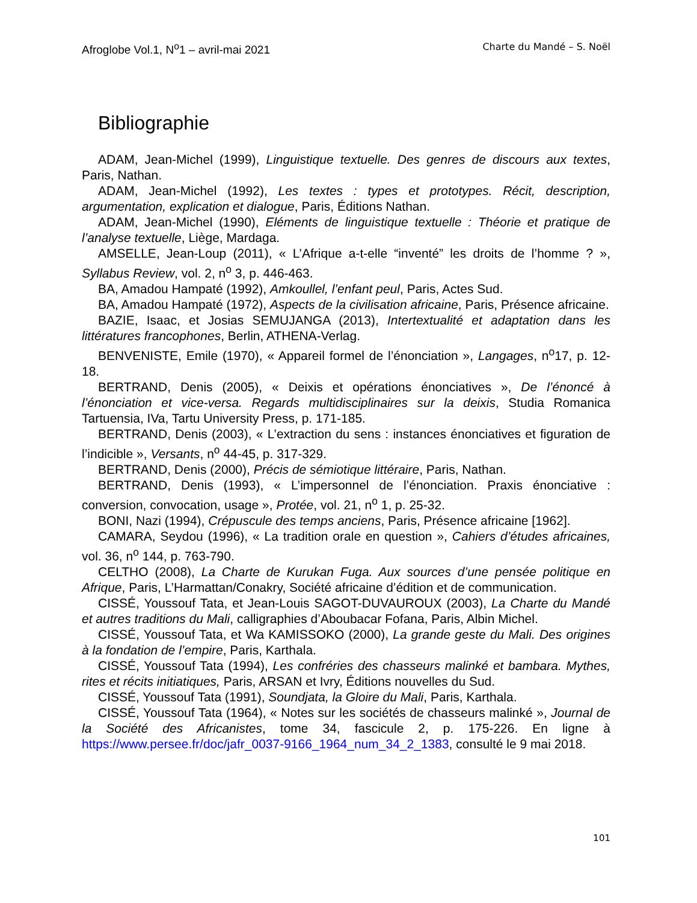Afroglobe Vol.1, N<sup>o</sup>1 – avril-mai 2021 Charte du Mandé – S. Noël
Bibliographie
ADAM, Jean-Michel (1999), Linguistique textuelle. Des genres de discours aux textes, Paris, Nathan.
ADAM, Jean-Michel (1992), Les textes : types et prototypes. Récit, description, argumentation, explication et dialogue, Paris, Éditions Nathan.
ADAM, Jean-Michel (1990), Eléments de linguistique textuelle : Théorie et pratique de l’analyse textuelle, Liège, Mardaga.
AMSELLE, Jean-Loup (2011), « L’Afrique a-t-elle “inventé” les droits de l’homme ? », Syllabus Review, vol. 2, n<sup>o</sup> 3, p. 446-463.
BA, Amadou Hampaté (1992), Amkoullel, l’enfant peul, Paris, Actes Sud.
BA, Amadou Hampaté (1972), Aspects de la civilisation africaine, Paris, Présence africaine.
BAZIE, Isaac, et Josias SEMUJANGA (2013), Intertextualité et adaptation dans les littératures francophones, Berlin, ATHENA-Verlag.
BENVENISTE, Emile (1970), « Appareil formel de l’énonciation », Langages, n<sup>o</sup>17, p. 12-18.
BERTRAND, Denis (2005), « Deixis et opérations énonciatives », De l’énoncé à l’énonciation et vice-versa. Regards multidisciplinaires sur la deixis, Studia Romanica Tartuensia, IVa, Tartu University Press, p. 171-185.
BERTRAND, Denis (2003), « L’extraction du sens : instances énonciatives et figuration de l’indicible », Versants, n<sup>o</sup> 44-45, p. 317-329.
BERTRAND, Denis (2000), Précis de sémiotique littéraire, Paris, Nathan.
BERTRAND, Denis (1993), « L’impersonnel de l’énonciation. Praxis énonciative : conversion, convocation, usage », Protée, vol. 21, n<sup>o</sup> 1, p. 25-32.
BONI, Nazi (1994), Crépuscule des temps anciens, Paris, Présence africaine [1962].
CAMARA, Seydou (1996), « La tradition orale en question », Cahiers d’études africaines, vol. 36, n<sup>o</sup> 144, p. 763-790.
CELTHO (2008), La Charte de Kurukan Fuga. Aux sources d’une pensée politique en Afrique, Paris, L’Harmattan/Conakry, Société africaine d’édition et de communication.
CISSÉ, Youssouf Tata, et Jean-Louis SAGOT-DUVAUROUX (2003), La Charte du Mandé et autres traditions du Mali, calligraphies d’Aboubacar Fofana, Paris, Albin Michel.
CISSÉ, Youssouf Tata, et Wa KAMISSOKO (2000), La grande geste du Mali. Des origines à la fondation de l’empire, Paris, Karthala.
CISSÉ, Youssouf Tata (1994), Les confréries des chasseurs malinké et bambara. Mythes, rites et récits initiatiques, Paris, ARSAN et Ivry, Éditions nouvelles du Sud.
CISSÉ, Youssouf Tata (1991), Soundjata, la Gloire du Mali, Paris, Karthala.
CISSÉ, Youssouf Tata (1964), « Notes sur les sociétés de chasseurs malinké », Journal de la Société des Africanistes, tome 34, fascicule 2, p. 175-226. En ligne à https://www.persee.fr/doc/jafr_0037-9166_1964_num_34_2_1383, consulté le 9 mai 2018.
101